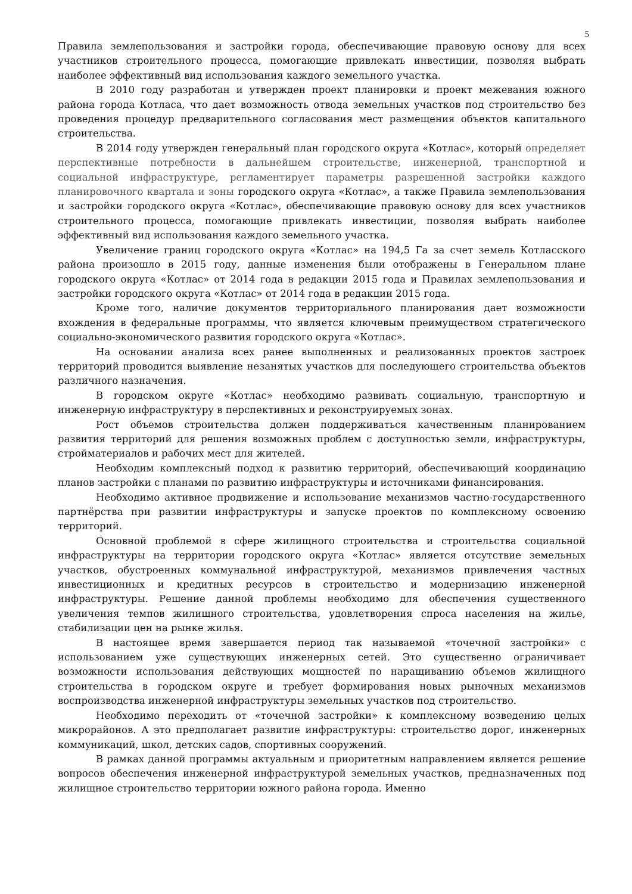5
Правила землепользования и застройки города, обеспечивающие правовую основу для всех участников строительного процесса, помогающие привлекать инвестиции, позволяя выбрать наиболее эффективный вид использования каждого земельного участка.
В 2010 году разработан и утвержден проект планировки и проект межевания южного района города Котласа, что дает возможность отвода земельных участков под строительство без проведения процедур предварительного согласования мест размещения объектов капитального строительства.
В 2014 году утвержден генеральный план городского округа «Котлас», который определяет перспективные потребности в дальнейшем строительстве, инженерной, транспортной и социальной инфраструктуре, регламентирует параметры разрешенной застройки каждого планировочного квартала и зоны городского округа «Котлас», а также Правила землепользования и застройки городского округа «Котлас», обеспечивающие правовую основу для всех участников строительного процесса, помогающие привлекать инвестиции, позволяя выбрать наиболее эффективный вид использования каждого земельного участка.
Увеличение границ городского округа «Котлас» на 194,5 Га за счет земель Котласского района произошло в 2015 году, данные изменения были отображены в Генеральном плане городского округа «Котлас» от 2014 года в редакции 2015 года и Правилах землепользования и застройки городского округа «Котлас» от 2014 года в редакции 2015 года.
Кроме того, наличие документов территориального планирования дает возможности вхождения в федеральные программы, что является ключевым преимуществом стратегического социально-экономического развития городского округа «Котлас».
На основании анализа всех ранее выполненных и реализованных проектов застроек территорий проводится выявление незанятых участков для последующего строительства объектов различного назначения.
В городском округе «Котлас» необходимо развивать социальную, транспортную и инженерную инфраструктуру в перспективных и реконструируемых зонах.
Рост объемов строительства должен поддерживаться качественным планированием развития территорий для решения возможных проблем с доступностью земли, инфраструктуры, стройматериалов и рабочих мест для жителей.
Необходим комплексный подход к развитию территорий, обеспечивающий координацию планов застройки с планами по развитию инфраструктуры и источниками финансирования.
Необходимо активное продвижение и использование механизмов частно-государственного партнёрства при развитии инфраструктуры и запуске проектов по комплексному освоению территорий.
Основной проблемой в сфере жилищного строительства и строительства социальной инфраструктуры на территории городского округа «Котлас» является отсутствие земельных участков, обустроенных коммунальной инфраструктурой, механизмов привлечения частных инвестиционных и кредитных ресурсов в строительство и модернизацию инженерной инфраструктуры. Решение данной проблемы необходимо для обеспечения существенного увеличения темпов жилищного строительства, удовлетворения спроса населения на жилье, стабилизации цен на рынке жилья.
В настоящее время завершается период так называемой «точечной застройки» с использованием уже существующих инженерных сетей. Это существенно ограничивает возможности использования действующих мощностей по наращиванию объемов жилищного строительства в городском округе и требует формирования новых рыночных механизмов воспроизводства инженерной инфраструктуры земельных участков под строительство.
Необходимо переходить от «точечной застройки» к комплексному возведению целых микрорайонов. А это предполагает развитие инфраструктуры: строительство дорог, инженерных коммуникаций, школ, детских садов, спортивных сооружений.
В рамках данной программы актуальным и приоритетным направлением является решение вопросов обеспечения инженерной инфраструктурой земельных участков, предназначенных под жилищное строительство территории южного района города. Именно